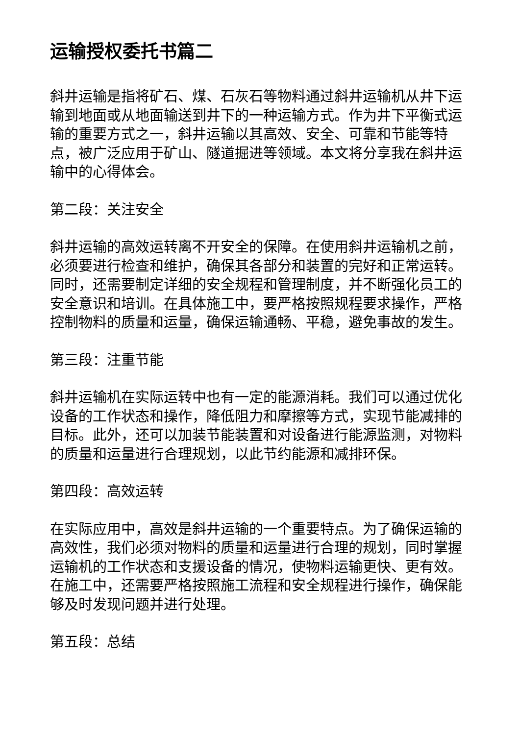运输授权委托书篇二
斜井运输是指将矿石、煤、石灰石等物料通过斜井运输机从井下运输到地面或从地面输送到井下的一种运输方式。作为井下平衡式运输的重要方式之一，斜井运输以其高效、安全、可靠和节能等特点，被广泛应用于矿山、隧道掘进等领域。本文将分享我在斜井运输中的心得体会。
第二段：关注安全
斜井运输的高效运转离不开安全的保障。在使用斜井运输机之前，必须要进行检查和维护，确保其各部分和装置的完好和正常运转。同时，还需要制定详细的安全规程和管理制度，并不断强化员工的安全意识和培训。在具体施工中，要严格按照规程要求操作，严格控制物料的质量和运量，确保运输通畅、平稳，避免事故的发生。
第三段：注重节能
斜井运输机在实际运转中也有一定的能源消耗。我们可以通过优化设备的工作状态和操作，降低阻力和摩擦等方式，实现节能减排的目标。此外，还可以加装节能装置和对设备进行能源监测，对物料的质量和运量进行合理规划，以此节约能源和减排环保。
第四段：高效运转
在实际应用中，高效是斜井运输的一个重要特点。为了确保运输的高效性，我们必须对物料的质量和运量进行合理的规划，同时掌握运输机的工作状态和支援设备的情况，使物料运输更快、更有效。在施工中，还需要严格按照施工流程和安全规程进行操作，确保能够及时发现问题并进行处理。
第五段：总结